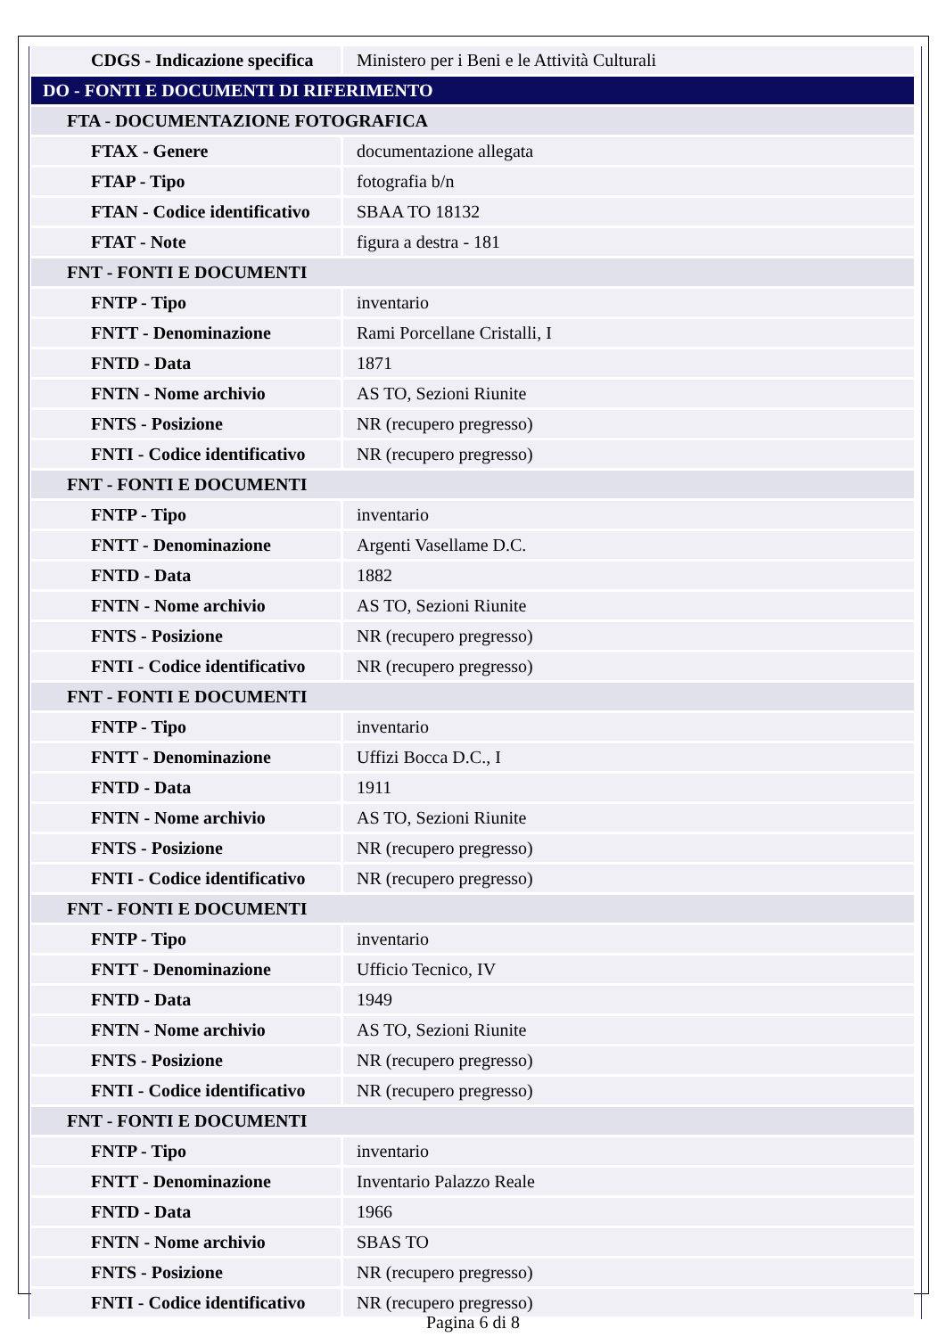| CDGS - Indicazione specifica | Ministero per i Beni e le Attività Culturali |
| DO - FONTI E DOCUMENTI DI RIFERIMENTO | |
| FTA - DOCUMENTAZIONE FOTOGRAFICA | |
| FTAX - Genere | documentazione allegata |
| FTAP - Tipo | fotografia b/n |
| FTAN - Codice identificativo | SBAA TO 18132 |
| FTAT - Note | figura a destra - 181 |
| FNT - FONTI E DOCUMENTI | |
| FNTP - Tipo | inventario |
| FNTT - Denominazione | Rami Porcellane Cristalli, I |
| FNTD - Data | 1871 |
| FNTN - Nome archivio | AS TO, Sezioni Riunite |
| FNTS - Posizione | NR (recupero pregresso) |
| FNTI - Codice identificativo | NR (recupero pregresso) |
| FNT - FONTI E DOCUMENTI | |
| FNTP - Tipo | inventario |
| FNTT - Denominazione | Argenti Vasellame D.C. |
| FNTD - Data | 1882 |
| FNTN - Nome archivio | AS TO, Sezioni Riunite |
| FNTS - Posizione | NR (recupero pregresso) |
| FNTI - Codice identificativo | NR (recupero pregresso) |
| FNT - FONTI E DOCUMENTI | |
| FNTP - Tipo | inventario |
| FNTT - Denominazione | Uffizi Bocca D.C., I |
| FNTD - Data | 1911 |
| FNTN - Nome archivio | AS TO, Sezioni Riunite |
| FNTS - Posizione | NR (recupero pregresso) |
| FNTI - Codice identificativo | NR (recupero pregresso) |
| FNT - FONTI E DOCUMENTI | |
| FNTP - Tipo | inventario |
| FNTT - Denominazione | Ufficio Tecnico, IV |
| FNTD - Data | 1949 |
| FNTN - Nome archivio | AS TO, Sezioni Riunite |
| FNTS - Posizione | NR (recupero pregresso) |
| FNTI - Codice identificativo | NR (recupero pregresso) |
| FNT - FONTI E DOCUMENTI | |
| FNTP - Tipo | inventario |
| FNTT - Denominazione | Inventario Palazzo Reale |
| FNTD - Data | 1966 |
| FNTN - Nome archivio | SBAS TO |
| FNTS - Posizione | NR (recupero pregresso) |
| FNTI - Codice identificativo | NR (recupero pregresso) |
Pagina 6 di 8